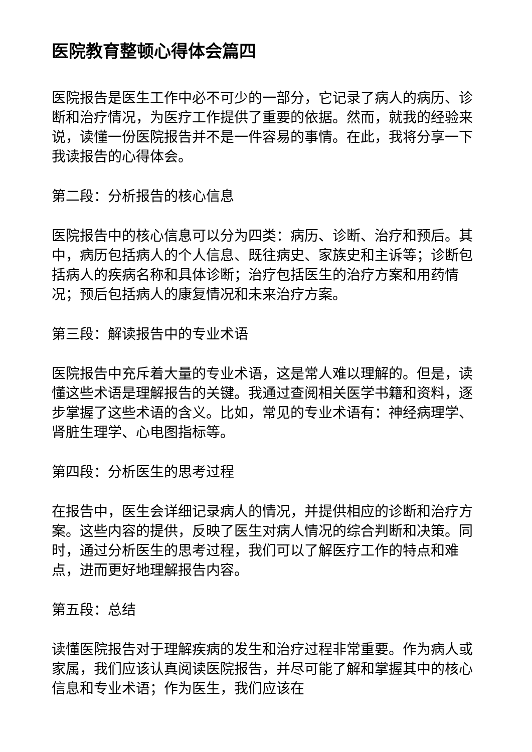医院教育整顿心得体会篇四
医院报告是医生工作中必不可少的一部分，它记录了病人的病历、诊断和治疗情况，为医疗工作提供了重要的依据。然而，就我的经验来说，读懂一份医院报告并不是一件容易的事情。在此，我将分享一下我读报告的心得体会。
第二段：分析报告的核心信息
医院报告中的核心信息可以分为四类：病历、诊断、治疗和预后。其中，病历包括病人的个人信息、既往病史、家族史和主诉等；诊断包括病人的疾病名称和具体诊断；治疗包括医生的治疗方案和用药情况；预后包括病人的康复情况和未来治疗方案。
第三段：解读报告中的专业术语
医院报告中充斥着大量的专业术语，这是常人难以理解的。但是，读懂这些术语是理解报告的关键。我通过查阅相关医学书籍和资料，逐步掌握了这些术语的含义。比如，常见的专业术语有：神经病理学、肾脏生理学、心电图指标等。
第四段：分析医生的思考过程
在报告中，医生会详细记录病人的情况，并提供相应的诊断和治疗方案。这些内容的提供，反映了医生对病人情况的综合判断和决策。同时，通过分析医生的思考过程，我们可以了解医疗工作的特点和难点，进而更好地理解报告内容。
第五段：总结
读懂医院报告对于理解疾病的发生和治疗过程非常重要。作为病人或家属，我们应该认真阅读医院报告，并尽可能了解和掌握其中的核心信息和专业术语；作为医生，我们应该在